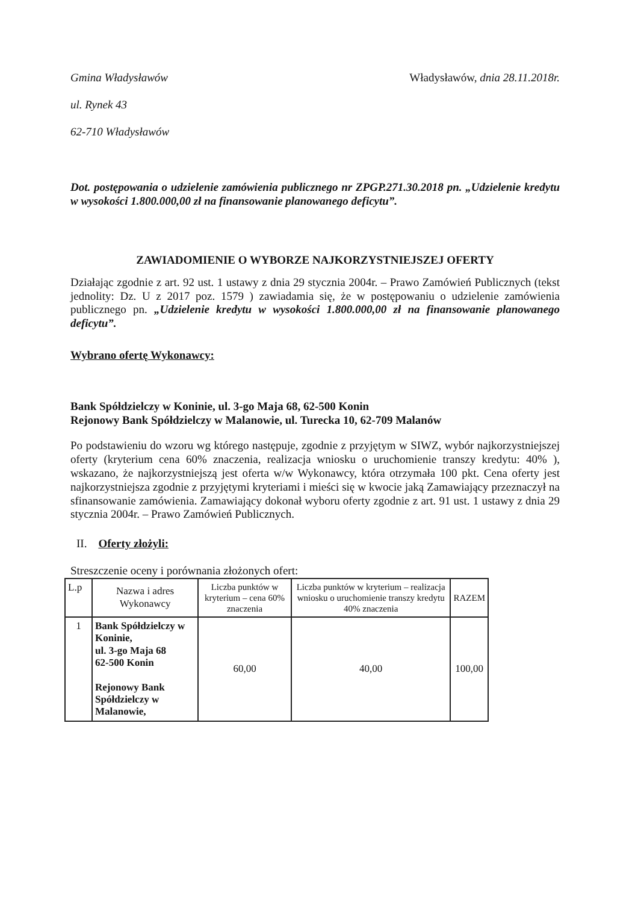Gmina Władysławów Władysławów, dnia 28.11.2018r.
ul. Rynek 43
62-710 Władysławów
Dot. postępowania o udzielenie zamówienia publicznego nr ZPGP.271.30.2018 pn. „Udzielenie kredytu w wysokości 1.800.000,00 zł na finansowanie planowanego deficytu”.
ZAWIADOMIENIE O WYBORZE NAJKORZYSTNIEJSZEJ OFERTY
Działając zgodnie z art. 92 ust. 1 ustawy z dnia 29 stycznia 2004r. – Prawo Zamówień Publicznych (tekst jednolity: Dz. U z 2017 poz. 1579 ) zawiadamia się, że w postępowaniu o udzielenie zamówienia publicznego pn. „Udzielenie kredytu w wysokości 1.800.000,00 zł na finansowanie planowanego deficytu”.
Wybrano ofertę Wykonawcy:
Bank Spółdzielczy w Koninie, ul. 3-go Maja 68, 62-500 Konin
Rejonowy Bank Spółdzielczy w Malanowie, ul. Turecka 10, 62-709 Malanów
Po podstawieniu do wzoru wg którego następuje, zgodnie z przyjętym w SIWZ, wybór najkorzystniejszej oferty (kryterium cena 60% znaczenia, realizacja wniosku o uruchomienie transzy kredytu: 40% ), wskazano, że najkorzystniejszą jest oferta w/w Wykonawcy, która otrzymała 100 pkt. Cena oferty jest najkorzystniejsza zgodnie z przyjętymi kryteriami i mieści się w kwocie jaką Zamawiający przeznaczył na sfinansowanie zamówienia. Zamawiający dokonał wyboru oferty zgodnie z art. 91 ust. 1 ustawy z dnia 29 stycznia 2004r. – Prawo Zamówień Publicznych.
II. Oferty złożyli:
Streszczenie oceny i porównania złożonych ofert:
| L.p | Nazwa i adres Wykonawcy | Liczba punktów w kryterium – cena 60% znaczenia | Liczba punktów w kryterium – realizacja wniosku o uruchomienie transzy kredytu 40% znaczenia | RAZEM |
| --- | --- | --- | --- | --- |
| 1 | Bank Spółdzielczy w Koninie, ul. 3-go Maja 68 62-500 Konin Rejonowy Bank Spółdzielczy w Malanowie, | 60,00 | 40,00 | 100,00 |